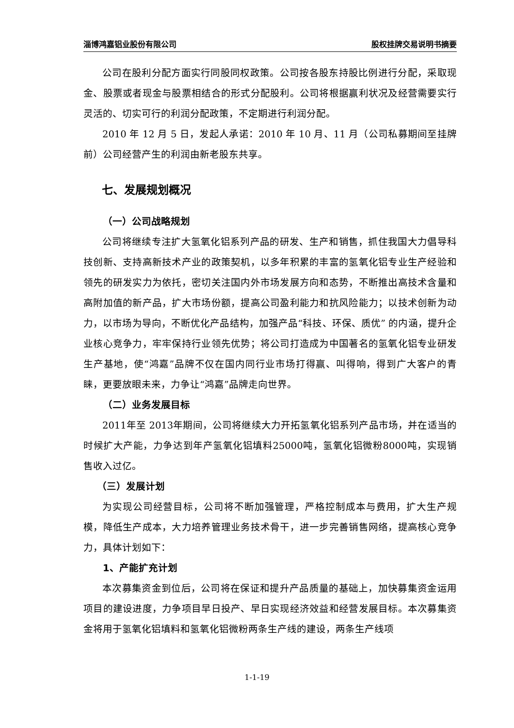淄博鸿嘉铝业股份有限公司 股权挂牌交易说明书摘要
公司在股利分配方面实行同股同权政策。公司按各股东持股比例进行分配，采取现金、股票或者现金与股票相结合的形式分配股利。公司将根据赢利状况及经营需要实行灵活的、切实可行的利润分配政策，不定期进行利润分配。
2010 年 12 月 5 日，发起人承诺：2010 年 10 月、11 月（公司私募期间至挂牌前）公司经营产生的利润由新老股东共享。
七、发展规划概况
（一）公司战略规划
公司将继续专注扩大氢氧化铝系列产品的研发、生产和销售，抓住我国大力倡导科技创新、支持高新技术产业的政策契机，以多年积累的丰富的氢氧化铝专业生产经验和领先的研发实力为依托，密切关注国内外市场发展方向和态势，不断推出高技术含量和高附加值的新产品，扩大市场份额，提高公司盈利能力和抗风险能力；以技术创新为动力，以市场为导向，不断优化产品结构，加强产品“科技、环保、质优” 的内涵，提升企业核心竞争力，牢牢保持行业领先优势；将公司打造成为中国著名的氢氧化铝专业研发生产基地，使“鸿嘉”品牌不仅在国内同行业市场打得赢、叫得响，得到广大客户的青睐，更要放眼未来，力争让“鸿嘉”品牌走向世界。
（二）业务发展目标
2011年至 2013年期间，公司将继续大力开拓氢氧化铝系列产品市场，并在适当的时候扩大产能，力争达到年产氢氧化铝填料25000吨，氢氧化铝微粉8000吨，实现销售收入过亿。
（三）发展计划
为实现公司经营目标，公司将不断加强管理，严格控制成本与费用，扩大生产规模，降低生产成本，大力培养管理业务技术骨干，进一步完善销售网络，提高核心竞争力，具体计划如下：
1、产能扩充计划
本次募集资金到位后，公司将在保证和提升产品质量的基础上，加快募集资金运用项目的建设进度，力争项目早日投产、早日实现经济效益和经营发展目标。本次募集资金将用于氢氧化铝填料和氢氧化铝微粉两条生产线的建设，两条生产线项
1-1-19